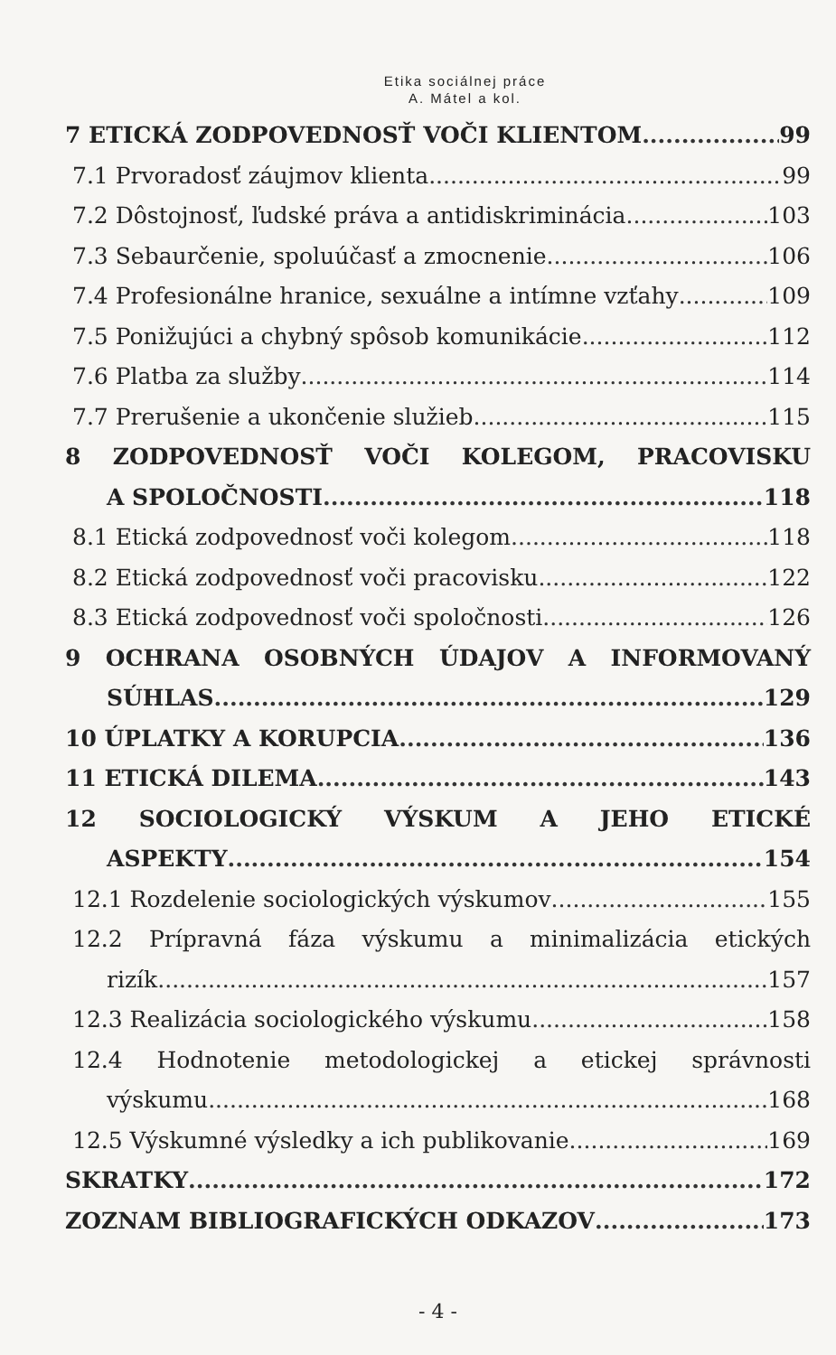Etika sociálnej práce
A. Mátel a kol.
7 ETICKÁ ZODPOVEDNOSŤ VOČI KLIENTOM 99
7.1 Prvoradosť záujmov klienta 99
7.2 Dôstojnosť, ľudské práva a antidiskriminácia 103
7.3 Sebaurčenie, spoluúčasť a zmocnenie 106
7.4 Profesionálne hranice, sexuálne a intímne vzťahy 109
7.5 Ponižujúci a chybný spôsob komunikácie 112
7.6 Platba za služby 114
7.7 Prerušenie a ukončenie služieb 115
8 ZODPOVEDNOSŤ VOČI KOLEGOM, PRACOVISKU
A SPOLOČNOSTI 118
8.1 Etická zodpovednosť voči kolegom 118
8.2 Etická zodpovednosť voči pracovisku 122
8.3 Etická zodpovednosť voči spoločnosti 126
9 OCHRANA OSOBNÝCH ÚDAJOV A INFORMOVANÝ
SÚHLAS 129
10 ÚPLATKY A KORUPCIA 136
11 ETICKÁ DILEMA 143
12 SOCIOLOGICKÝ VÝSKUM A JEHO ETICKÉ
ASPEKTY 154
12.1 Rozdelenie sociologických výskumov 155
12.2 Prípravná fáza výskumu a minimalizácia etických
rizík 157
12.3 Realizácia sociologického výskumu 158
12.4 Hodnotenie metodologickej a etickej správnosti
výskumu 168
12.5 Výskumné výsledky a ich publikovanie 169
SKRATKY 172
ZOZNAM BIBLIOGRAFICKÝCH ODKAZOV 173
- 4 -